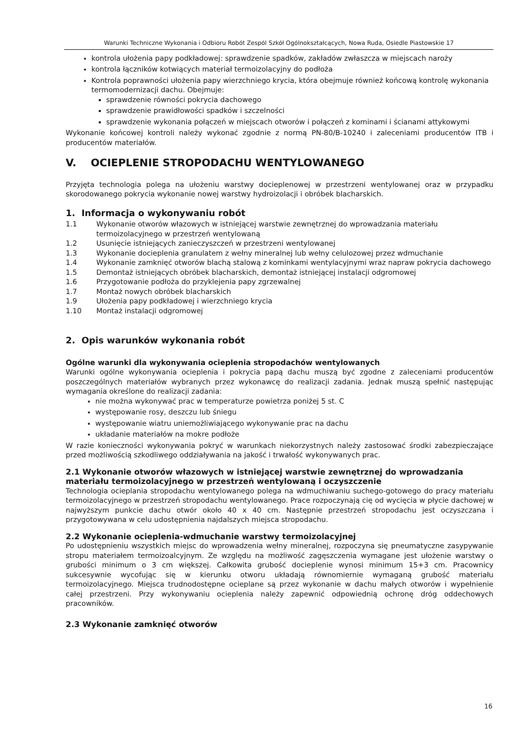Warunki Techniczne Wykonania i Odbioru Robót Zespól Szkół Ogólnokształcących, Nowa Ruda, Osiedle Piastowskie 17
kontrola ułożenia papy podkładowej: sprawdzenie spadków, zakładów zwłaszcza w miejscach naroży
kontrola łączników kotwiących materiał termoizolacyjny do podłoża
Kontrola poprawności ułożenia papy wierzchniego krycia, która obejmuje również końcową kontrolę wykonania termomodernizacji dachu. Obejmuje:
sprawdzenie równości pokrycia dachowego
sprawdzenie prawidłowości spadków i szczelności
sprawdzenie wykonania połączeń w miejscach otworów i połączeń z kominami i ścianami attykowymi
Wykonanie końcowej kontroli należy wykonać zgodnie z normą PN-80/B-10240 i zaleceniami producentów ITB i producentów materiałów.
V. OCIEPLENIE STROPODACHU WENTYLOWANEGO
Przyjęta technologia polega na ułożeniu warstwy docieplenowej w przestrzeni wentylowanej oraz w przypadku skorodowanego pokrycia wykonanie nowej warstwy hydroizolacji i obróbek blacharskich.
1. Informacja o wykonywaniu robót
1.1 Wykonanie otworów włazowych w istniejącej warstwie zewnętrznej do wprowadzania materiału termoizolacyjnego w przestrzeń wentylowaną
1.2 Usunięcie istniejących zanieczyszczeń w przestrzeni wentylowanej
1.3 Wykonanie docieplenia granulatem z wełny mineralnej lub wełny celulozowej przez wdmuchanie
1.4 Wykonanie zamknięć otworów blachą stalową z kominkami wentylacyjnymi wraz napraw pokrycia dachowego
1.5 Demontaż istniejących obróbek blacharskich, demontaż istniejącej instalacji odgromowej
1.6 Przygotowanie podłoża do przyklejenia papy zgrzewalnej
1.7 Montaż nowych obróbek blacharskich
1.9 Ułożenia papy podkładowej i wierzchniego krycia
1.10 Montaż instalacji odgromowej
2. Opis warunków wykonania robót
Ogólne warunki dla wykonywania ocieplenia stropodachów wentylowanych
Warunki ogólne wykonywania ocieplenia i pokrycia papą dachu muszą być zgodne z zaleceniami producentów poszczególnych materiałów wybranych przez wykonawcę do realizacji zadania. Jednak muszą spełnić następując wymagania określone do realizacji zadania:
nie można wykonywać prac w temperaturze powietrza poniżej 5 st. C
występowanie rosy, deszczu lub śniegu
występowanie wiatru uniemożliwiającego wykonywanie prac na dachu
układanie materiałów na mokre podłoże
W razie konieczności wykonywania pokryć w warunkach niekorzystnych należy zastosować środki zabezpieczające przed możliwością szkodliwego oddziaływania na jakość i trwałość wykonywanych prac.
2.1 Wykonanie otworów włazowych w istniejącej warstwie zewnętrznej do wprowadzania materiału termoizolacyjnego w przestrzeń wentylowaną i oczyszczenie
Technologia ocieplania stropodachu wentylowanego polega na wdmuchiwaniu suchego-gotowego do pracy materiału termoizolacyjnego w przestrzeń stropodachu wentylowanego. Prace rozpoczynają cię od wycięcia w płycie dachowej w najwyższym punkcie dachu otwór około 40 x 40 cm. Następnie przestrzeń stropodachu jest oczyszczana i przygotowywana w celu udostępnienia najdalszych miejsca stropodachu.
2.2 Wykonanie ocieplenia-wdmuchanie warstwy termoizolacyjnej
Po udostępnieniu wszystkich miejsc do wprowadzenia wełny mineralnej, rozpoczyna się pneumatyczne zasypywanie stropu materiałem termoizoalcyjnym. Ze względu na możliwość zagęszczenia wymagane jest ułożenie warstwy o grubości minimum o 3 cm większej. Całkowita grubość docieplenie wynosi minimum 15+3 cm. Pracownicy sukcesywnie wycofując się w kierunku otworu układają równomiernie wymaganą grubość materiału termoizolacyjnego. Miejsca trudnodostępne ocieplane są przez wykonanie w dachu małych otworów i wypełnienie całej przestrzeni. Przy wykonywaniu ocieplenia należy zapewnić odpowiednią ochronę dróg oddechowych pracowników.
2.3 Wykonanie zamknięć otworów
16